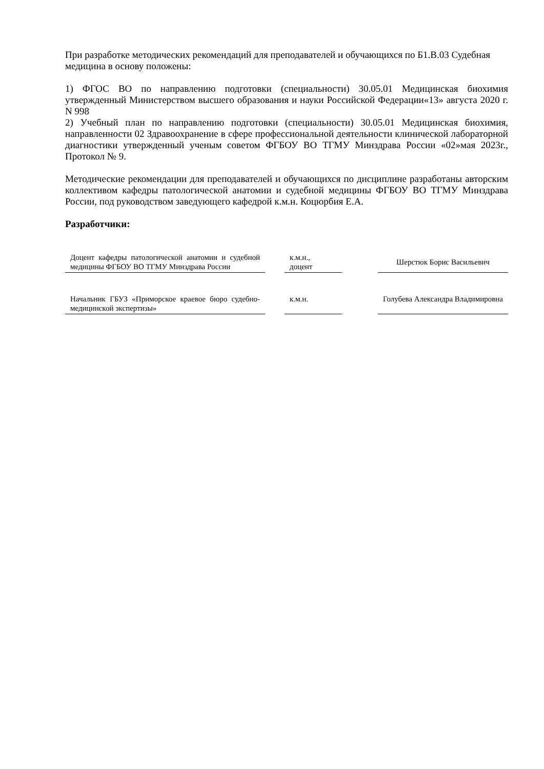При разработке методических рекомендаций для преподавателей и обучающихся по Б1.В.03 Судебная медицина в основу положены:
1) ФГОС ВО по направлению подготовки (специальности) 30.05.01 Медицинская биохимия утвержденный Министерством высшего образования и науки Российской Федерации«13» августа 2020 г. N 998
2) Учебный план по направлению подготовки (специальности) 30.05.01 Медицинская биохимия, направленности 02 Здравоохранение в сфере профессиональной деятельности клинической лабораторной диагностики утвержденный ученым советом ФГБОУ ВО ТГМУ Минздрава России «02»мая 2023г., Протокол № 9.
Методические рекомендации для преподавателей и обучающихся по дисциплине разработаны авторским коллективом кафедры патологической анатомии и судебной медицины ФГБОУ ВО ТГМУ Минздрава России, под руководством заведующего кафедрой к.м.н. Коцюрбия Е.А.
Разработчики:
| Доцент кафедры патологической анатомии и судебной медицины ФГБОУ ВО ТГМУ Минздрава России | | к.м.н., доцент | | Шерстюк Борис Васильевич |
| Начальник ГБУЗ «Приморское краевое бюро судебно-медицинской экспертизы» | | к.м.н. | | Голубева Александра Владимировна |